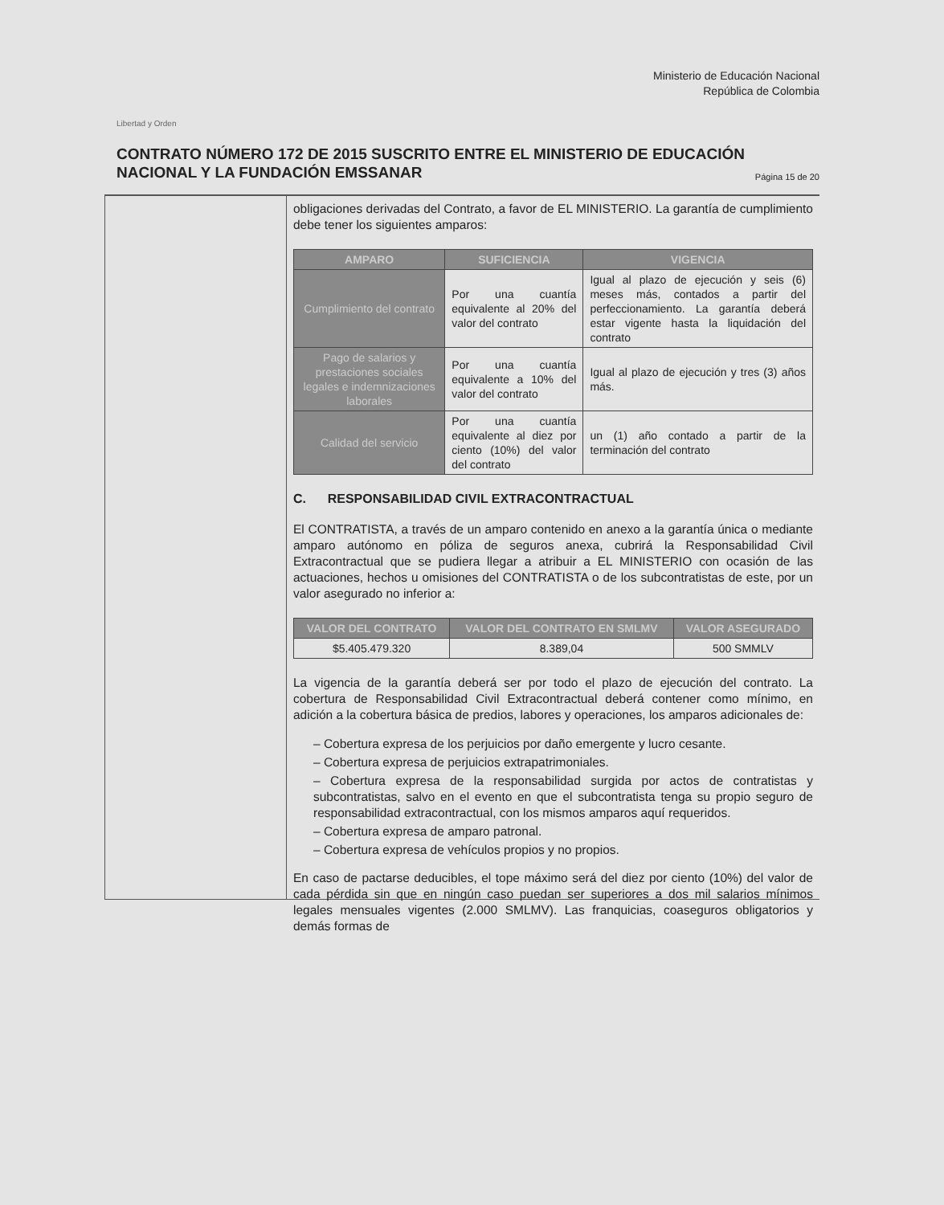Libertad y Orden
Ministerio de Educación Nacional
República de Colombia
CONTRATO NÚMERO 172 DE 2015 SUSCRITO ENTRE EL MINISTERIO DE EDUCACIÓN NACIONAL Y LA FUNDACIÓN EMSSANAR Página 15 de 20
obligaciones derivadas del Contrato, a favor de EL MINISTERIO. La garantía de cumplimiento debe tener los siguientes amparos:
| AMPARO | SUFICIENCIA | VIGENCIA |
| --- | --- | --- |
| Cumplimiento del contrato | Por una cuantía equivalente al 20% del valor del contrato | Igual al plazo de ejecución y seis (6) meses más, contados a partir del perfeccionamiento. La garantía deberá estar vigente hasta la liquidación del contrato |
| Pago de salarios y prestaciones sociales legales e indemnizaciones laborales | Por una cuantía equivalente a 10% del valor del contrato | Igual al plazo de ejecución y tres (3) años más. |
| Calidad del servicio | Por una cuantía equivalente al diez por ciento (10%) del valor del contrato | un (1) año contado a partir de la terminación del contrato |
C. RESPONSABILIDAD CIVIL EXTRACONTRACTUAL
El CONTRATISTA, a través de un amparo contenido en anexo a la garantía única o mediante amparo autónomo en póliza de seguros anexa, cubrirá la Responsabilidad Civil Extracontractual que se pudiera llegar a atribuir a EL MINISTERIO con ocasión de las actuaciones, hechos u omisiones del CONTRATISTA o de los subcontratistas de este, por un valor asegurado no inferior a:
| VALOR DEL CONTRATO | VALOR DEL CONTRATO EN SMLMV | VALOR ASEGURADO |
| --- | --- | --- |
| $5.405.479.320 | 8.389,04 | 500 SMMLV |
La vigencia de la garantía deberá ser por todo el plazo de ejecución del contrato. La cobertura de Responsabilidad Civil Extracontractual deberá contener como mínimo, en adición a la cobertura básica de predios, labores y operaciones, los amparos adicionales de:
– Cobertura expresa de los perjuicios por daño emergente y lucro cesante.
– Cobertura expresa de perjuicios extrapatrimoniales.
– Cobertura expresa de la responsabilidad surgida por actos de contratistas y subcontratistas, salvo en el evento en que el subcontratista tenga su propio seguro de responsabilidad extracontractual, con los mismos amparos aquí requeridos.
– Cobertura expresa de amparo patronal.
– Cobertura expresa de vehículos propios y no propios.
En caso de pactarse deducibles, el tope máximo será del diez por ciento (10%) del valor de cada pérdida sin que en ningún caso puedan ser superiores a dos mil salarios mínimos legales mensuales vigentes (2.000 SMLMV). Las franquicias, coaseguros obligatorios y demás formas de